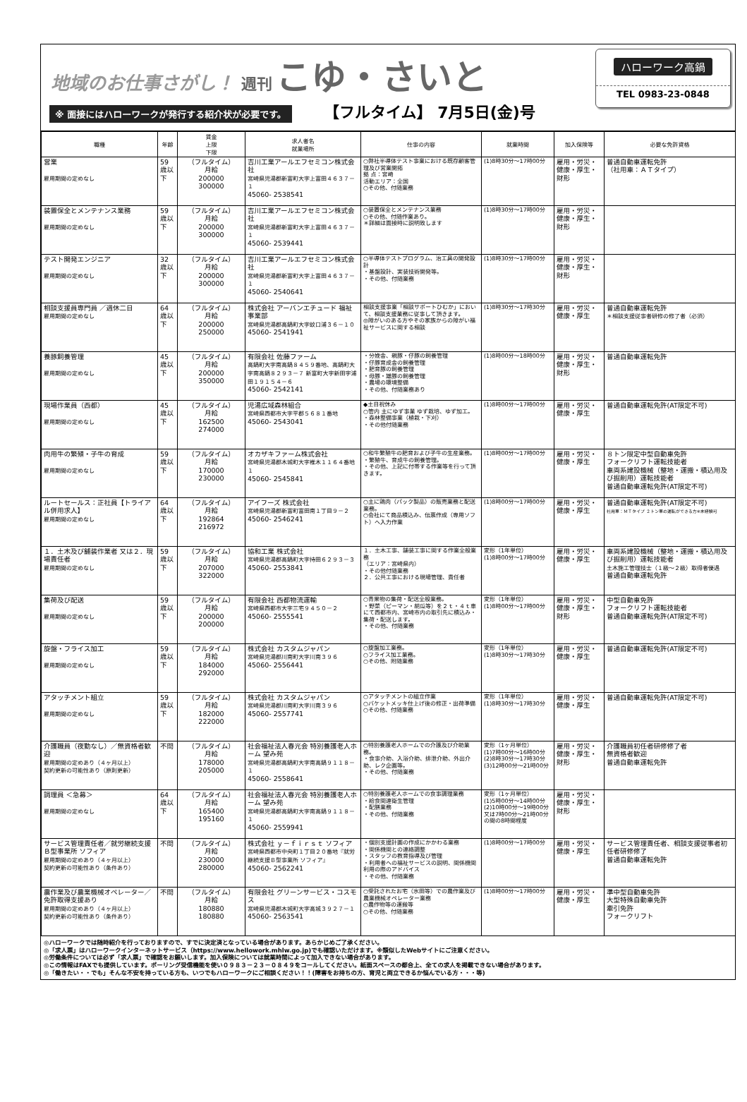地域のお仕事さがし！ 週刊 こゆ・さいと
※ 面接にはハローワークが発行する紹介状が必要です。 【フルタイム】 7月5日(金)号
ハローワーク高鍋
TEL 0983-23-0848
| 職種 | 年齢 | 賃金 上限 下限 | 求人者名 就業場所 | 仕事の内容 | 就業時間 | 加入保険等 | 必要な免許資格 |
| --- | --- | --- | --- | --- | --- | --- | --- |
| 営業 雇用期間の定めなし | 59歳以下 | （フルタイム） 月給 200000 300000 | 吉川工業アールエフセミコン株式会社 宮崎県児湯郡新富町大字上富田４６３７－１ 45060- 2538541 | ○弊社半導体テスト事業における既存顧客管理及び営業開拓 拠 点：宮崎 活動エリア：全国 ○その他、付随業務 | (1)8時30分～17時00分 | 雇用・労災・健康・厚生・財形 | 普通自動車運転免許 （社用車：ＡＴタイプ） |
| 装置保全とメンテナンス業務 雇用期間の定めなし | 59歳以下 | （フルタイム） 月給 200000 300000 | 吉川工業アールエフセミコン株式会社 宮崎県児湯郡新富町大字上富田４６３７－１ 45060- 2539441 | ○装置保全とメンテナンス業務 ○その他、付随作業あり。 ＊詳細は面接時に説明致します | (1)8時30分～17時00分 | 雇用・労災・健康・厚生・財形 | |
| テスト開発エンジニア 雇用期間の定めなし | 32歳以下 | （フルタイム） 月給 200000 300000 | 吉川工業アールエフセミコン株式会社 宮崎県児湯郡新富町大字上富田４６３７－１ 45060- 2540641 | ○半導体テストプログラム、治工具の開発設計 ・基盤設計、実装技術開発等。 ・その他、付随業務 | (1)8時30分～17時00分 | 雇用・労災・健康・厚生・財形 | |
| 相談支援員専門員 ／週休二日 雇用期間の定めなし | 64歳以下 | （フルタイム） 月給 200000 250000 | 株式会社 アーバンエチュード 福祉事業部 宮崎県児湯郡高鍋町大字蚊口浦３６－１０ 45060- 2541941 | 相談支援事業「相談サポートひむか」において、相談支援業務に従事して頂きます。 ◎障がいのある方やその家族からの障がい福祉サービスに関する相談 | (1)8時30分～17時30分 | 雇用・労災・健康・厚生 | 普通自動車運転免許 ＊相談支援従事者研修の修了者（必須） |
| 養豚飼養管理 雇用期間の定めなし | 45歳以下 | （フルタイム） 月給 200000 350000 | 有限会社 佐藤ファーム 高鍋町大字南高鍋８４５９番地、高鍋町大字南高鍋８２９３－７ 新富町大字新田字浦田１９１５４－６ 45060- 2542141 | ・分娩舎、親豚・仔豚の飼養管理 ・仔豚育成舎の飼養管理 ・肥育豚の飼養管理 ・母豚・雄豚の飼養管理 ・農場の環境整備 ・その他、付随業務あり | (1)8時00分～18時00分 | 雇用・労災・健康・厚生・財形 | 普通自動車運転免許 |
| 現場作業員（西都） 雇用期間の定めなし | 45歳以下 | （フルタイム） 月給 162500 274000 | 児湯広域森林組合 宮崎県西都市大字平郡５６８１番地 45060- 2543041 | ◆土日祝休み ○管内 主にゆず事業 ゆず栽培、ゆず加工。 ・森林整備事業（植栽・下刈） ・その他付随業務 | (1)8時00分～17時00分 | 雇用・労災・健康・厚生 | 普通自動車運転免許(AT限定不可) |
| 肉用牛の繁殖・子牛の育成 雇用期間の定めなし | 59歳以下 | （フルタイム） 月給 170000 230000 | オカザキファーム株式会社 宮崎県児湯郡木城町大字椎木１１６４番地１ 45060- 2545841 | ○和牛繁殖牛の肥育および子牛の生産業務。 ・繁殖牛、育成牛の飼養管理。 ・その他、上記に付帯する作業等を行って頂きます。 | (1)8時00分～17時00分 | 雇用・労災・健康・厚生 | ８トン限定中型自動車免許 フォークリフト運転技能者 車両系建設機械（整地・運搬・積込用及び掘削用）運転技能者 普通自動車運転免許(AT限定不可) |
| ルートセールス：正社員【トライアル併用求人】 雇用期間の定めなし | 64歳以下 | （フルタイム） 月給 192864 216972 | アイフーズ 株式会社 宮崎県児湯郡新富町富田南１丁目９－２ 45060- 2546241 | ○主に鶏肉（パック製品）の販売業務と配送業務。 ○会社にて商品積込み、伝票作成（専用ソフト）へ入力作業 | (1)8時00分～17時00分 | 雇用・労災・健康・厚生 | 普通自動車運転免許(AT限定不可) 社用車：ＭＴタイプ ２トン車の運転ができる方※未経験可 |
| １．土木及び舗装作業者 又は２．現場責任者 雇用期間の定めなし | 59歳以下 | （フルタイム） 月給 207000 322000 | 協和工業 株式会社 宮崎県児湯郡高鍋町大字持田６２９３－３ 45060- 2553841 | １．土木工事、舗装工事に関する作業全般業務 （エリア：宮崎県内） ・その他付随業務 ２．公共工事における現場管理、責任者 | 変形（1年単位） (1)8時00分～17時00分 | 雇用・労災・健康・厚生 | 車両系建設機械（整地・運搬・積込用及び掘削用）運転技能者 土木施工管理技士（１級～２級）取得者優遇 普通自動車運転免許 |
| 集荷及び配送 雇用期間の定めなし | 59歳以下 | （フルタイム） 月給 200000 200000 | 有限会社 西都物流運輸 宮崎県西都市大字三宅９４５０－２ 45060- 2555541 | ○青果物の集荷・配送全般業務。 ・野菜（ピーマン・胡瓜等）を２ｔ・４ｔ車にて西都市内、宮崎市内の取引先に積込み・集荷・配送します。 ・その他、付随業務 | 変形（1年単位） (1)8時00分～17時00分 | 雇用・労災・健康・厚生・財形 | 中型自動車免許 フォークリフト運転技能者 普通自動車運転免許(AT限定不可) |
| 旋盤・フライス加工 雇用期間の定めなし | 59歳以下 | （フルタイム） 月給 184000 292000 | 株式会社 カスタムジャパン 宮崎県児湯郡川南町大字川南３９６ 45060- 2556441 | ○旋盤加工業務。 ○フライス加工業務。 ○その他、附随業務 | 変形（1年単位） (1)8時30分～17時30分 | 雇用・労災・健康・厚生 | 普通自動車運転免許(AT限定不可) |
| アタッチメント組立 雇用期間の定めなし | 59歳以下 | （フルタイム） 月給 182000 222000 | 株式会社 カスタムジャパン 宮崎県児湯郡川南町大字川南３９６ 45060- 2557741 | ○アタッチメントの組立作業 ○バケットメッキ仕上げ後の修正・出荷準備 ○その他、付随業務 | 変形（1年単位） (1)8時30分～17時30分 | 雇用・労災・健康・厚生 | 普通自動車運転免許(AT限定不可) |
| 介護職員（夜勤なし）／無資格者歓迎 雇用期間の定めあり（４ヶ月以上） 契約更新の可能性あり（原則更新） | 不問 | （フルタイム） 月給 178000 205000 | 社会福祉法人春光会 特別養護老人ホーム 望み苑 宮崎県児湯郡高鍋町大字南高鍋９１１８－１ 45060- 2558641 | ○特別養護老人ホームでの介護及び介助業務。 ・食事介助、入浴介助、排泄介助、外出介助、レク企画等。 ・その他、付随業務 | 変形（1ヶ月単位） (1)7時00分～16時00分 (2)8時30分～17時30分 (3)12時00分～21時00分 | 雇用・労災・健康・厚生・財形 | 介護職員初任者研修修了者 無資格者歓迎 普通自動車運転免許 |
| 調理員 ＜急募＞ 雇用期間の定めなし | 64歳以下 | （フルタイム） 月給 165400 195160 | 社会福祉法人春光会 特別養護老人ホーム 望み苑 宮崎県児湯郡高鍋町大字南高鍋９１１８－１ 45060- 2559941 | ○特別養護老人ホームでの食事調理業務 ・給食関連衛生管理 ・配膳業務 ・その他、付随業務 | 変形（1ヶ月単位） (1)5時00分～14時00分 (2)10時00分～19時00分 又は7時00分～21時00分の間の8時間程度 | 雇用・労災・健康・厚生・財形 | |
| サービス管理責任者／就労継続支援Ｂ型事業所 ソフィア 雇用期間の定めあり（４ヶ月以上） 契約更新の可能性あり（条件あり） | 不問 | （フルタイム） 月給 230000 280000 | 株式会社 ｙ－ｆｉｒｓｔ ソフィア 宮崎県西都市中央町１丁目２０番地『就労継続支援Ｂ型事業所 ソフィア』 45060- 2562241 | ・個別支援計画の作成にかかわる業務 ・関係機関との連絡調整 ・スタッフの教育指導及び管理 ・利用者への福祉サービスの説明、関係機関利用の際のアドバイス ・その他、付随業務 | (1)8時00分～17時00分 | 雇用・労災・健康・厚生 | サービス管理責任者、相談支援従事者初任者研修修了 普通自動車運転免許 |
| 農作業及び農業機械オペレーター／ 免許取得支援あり 雇用期間の定めあり（４ヶ月以上） 契約更新の可能性あり（条件あり） | 不問 | （フルタイム） 月給 180880 180880 | 有限会社 グリーンサービス・コスモス 宮崎県児湯郡木城町大字高城３９２７－１ 45060- 2563541 | ○受託されたお宅（水田等）での農作業及び農業機械オペレーター業務 ○農作物等の運搬等 ○その他、付随業務 | (1)8時00分～17時00分 | 雇用・労災・健康・厚生 | 準中型自動車免許 大型特殊自動車免許 牽引免許 フォークリフト |
◎ハローワークでは随時紹介を行っておりますので、すでに決定済となっている場合があります。あらかじめご了承ください。
◎「求人票」はハローワークインターネットサービス（https://www.hellowork.mhlw.go.jp)でも確認いただけます。※類似したWebサイトにご注意ください。
◎労働条件については必ず「求人票」で確認をお願いします。加入保険については就業時間によって加入できない場合があります。
◎この情報はFAXでも提供しています。ポーリング受信機能を使い０９８３－２３－０８４９をコールしてください。紙面スペースの都合上、全ての求人を掲載できない場合があります。
◎「働きたい・・でも」そんな不安を持っている方も、いつでもハローワークにご相談ください！！(障害をお持ちの方、育児と両立できるか悩んでいる方・・・等)